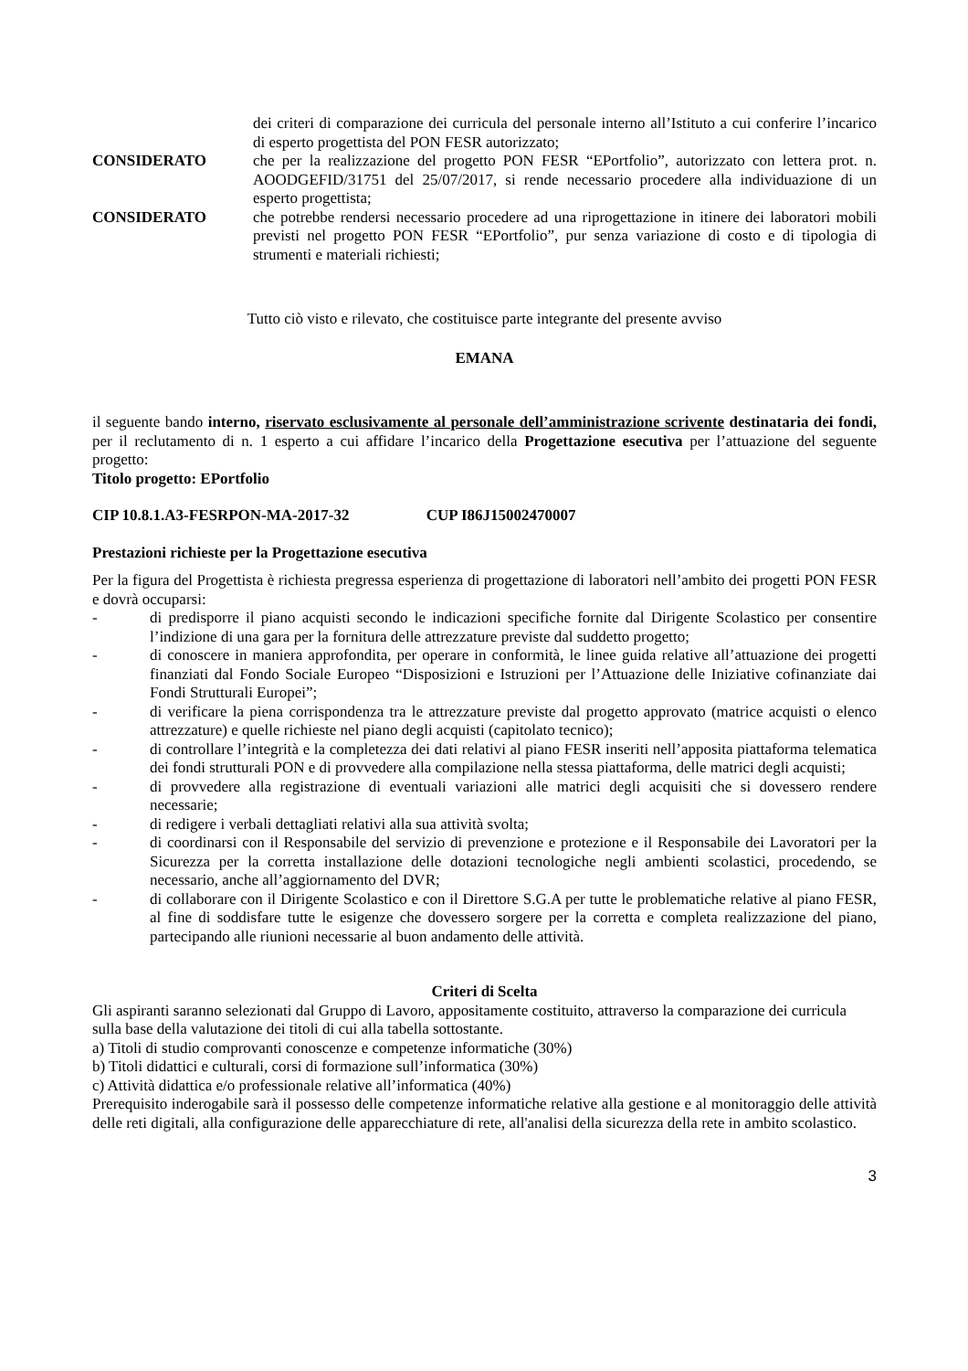dei criteri di comparazione dei curricula del personale interno all’Istituto a cui conferire l’incarico di esperto progettista del PON FESR autorizzato;
CONSIDERATO che per la realizzazione del progetto PON FESR “EPortfolio”, autorizzato con lettera prot. n. AOODGEFID/31751 del 25/07/2017, si rende necessario procedere alla individuazione di un esperto progettista;
CONSIDERATO che potrebbe rendersi necessario procedere ad una riprogettazione in itinere dei laboratori mobili previsti nel progetto PON FESR “EPortfolio”, pur senza variazione di costo e di tipologia di strumenti e materiali richiesti;
Tutto ciò visto e rilevato, che costituisce parte integrante del presente avviso
EMANA
il seguente bando interno, riservato esclusivamente al personale dell’amministrazione scrivente destinataria dei fondi, per il reclutamento di n. 1 esperto a cui affidare l’incarico della Progettazione esecutiva per l’attuazione del seguente progetto:
Titolo progetto: EPortfolio
CIP 10.8.1.A3-FESRPON-MA-2017-32 CUP I86J15002470007
Prestazioni richieste per la Progettazione esecutiva
Per la figura del Progettista è richiesta pregressa esperienza di progettazione di laboratori nell’ambito dei progetti PON FESR e dovrà occuparsi:
- di predisporre il piano acquisti secondo le indicazioni specifiche fornite dal Dirigente Scolastico per consentire l’indizione di una gara per la fornitura delle attrezzature previste dal suddetto progetto;
- di conoscere in maniera approfondita, per operare in conformità, le linee guida relative all’attuazione dei progetti finanziati dal Fondo Sociale Europeo “Disposizioni e Istruzioni per l’Attuazione delle Iniziative cofinanziate dai Fondi Strutturali Europei”;
- di verificare la piena corrispondenza tra le attrezzature previste dal progetto approvato (matrice acquisti o elenco attrezzature) e quelle richieste nel piano degli acquisti (capitolato tecnico);
- di controllare l’integrità e la completezza dei dati relativi al piano FESR inseriti nell’apposita piattaforma telematica dei fondi strutturali PON e di provvedere alla compilazione nella stessa piattaforma, delle matrici degli acquisti;
- di provvedere alla registrazione di eventuali variazioni alle matrici degli acquisiti che si dovessero rendere necessarie;
- di redigere i verbali dettagliati relativi alla sua attività svolta;
- di coordinarsi con il Responsabile del servizio di prevenzione e protezione e il Responsabile dei Lavoratori per la Sicurezza per la corretta installazione delle dotazioni tecnologiche negli ambienti scolastici, procedendo, se necessario, anche all’aggiornamento del DVR;
- di collaborare con il Dirigente Scolastico e con il Direttore S.G.A per tutte le problematiche relative al piano FESR, al fine di soddisfare tutte le esigenze che dovessero sorgere per la corretta e completa realizzazione del piano, partecipando alle riunioni necessarie al buon andamento delle attività.
Criteri di Scelta
Gli aspiranti saranno selezionati dal Gruppo di Lavoro, appositamente costituito, attraverso la comparazione dei curricula sulla base della valutazione dei titoli di cui alla tabella sottostante.
a) Titoli di studio comprovanti conoscenze e competenze informatiche (30%)
b) Titoli didattici e culturali, corsi di formazione sull’informatica (30%)
c) Attività didattica e/o professionale relative all’informatica (40%)
Prerequisito inderogabile sarà il possesso delle competenze informatiche relative alla gestione e al monitoraggio delle attività delle reti digitali, alla configurazione delle apparecchiature di rete, all'analisi della sicurezza della rete in ambito scolastico.
3